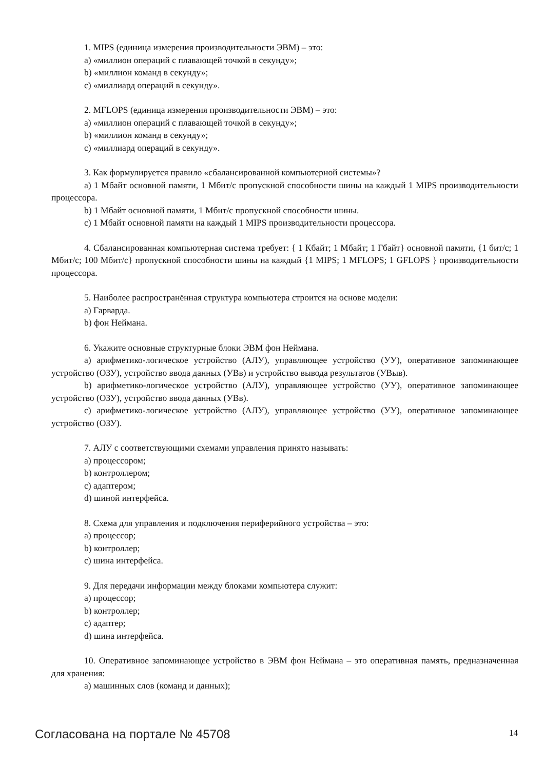1. MIPS (единица измерения производительности ЭВМ) – это:
a) «миллион операций с плавающей точкой в секунду»;
b) «миллион команд в секунду»;
c) «миллиард операций в секунду».
2. MFLOPS (единица измерения производительности ЭВМ) – это:
a) «миллион операций с плавающей точкой в секунду»;
b) «миллион команд в секунду»;
c) «миллиард операций в секунду».
3. Как формулируется правило «сбалансированной компьютерной системы»?
a) 1 Мбайт основной памяти, 1 Мбит/с пропускной способности шины на каждый 1 MIPS производительности процессора.
b) 1 Мбайт основной памяти, 1 Мбит/с пропускной способности шины.
c) 1 Мбайт основной памяти на каждый 1 MIPS производительности процессора.
4. Сбалансированная компьютерная система требует: { 1 Кбайт; 1 Мбайт; 1 Гбайт} основной памяти, {1 бит/с; 1 Мбит/с; 100 Мбит/с} пропускной способности шины на каждый {1 MIPS; 1 MFLOPS; 1 GFLOPS } производительности процессора.
5. Наиболее распространённая структура компьютера строится на основе модели:
a) Гарварда.
b) фон Неймана.
6. Укажите основные структурные блоки ЭВМ фон Неймана.
a) арифметико-логическое устройство (АЛУ), управляющее устройство (УУ), оперативное запоминающее устройство (ОЗУ), устройство ввода данных (УВв) и устройство вывода результатов (УВыв).
b) арифметико-логическое устройство (АЛУ), управляющее устройство (УУ), оперативное запоминающее устройство (ОЗУ), устройство ввода данных (УВв).
c) арифметико-логическое устройство (АЛУ), управляющее устройство (УУ), оперативное запоминающее устройство (ОЗУ).
7. АЛУ с соответствующими схемами управления принято называть:
a) процессором;
b) контроллером;
c) адаптером;
d) шиной интерфейса.
8. Схема для управления и подключения периферийного устройства – это:
a) процессор;
b) контроллер;
c) шина интерфейса.
9. Для передачи информации между блоками компьютера служит:
a) процессор;
b) контроллер;
c) адаптер;
d) шина интерфейса.
10. Оперативное запоминающее устройство в ЭВМ фон Неймана – это оперативная память, предназначенная для хранения:
a) машинных слов (команд и данных);
Согласована на портале № 45708 14